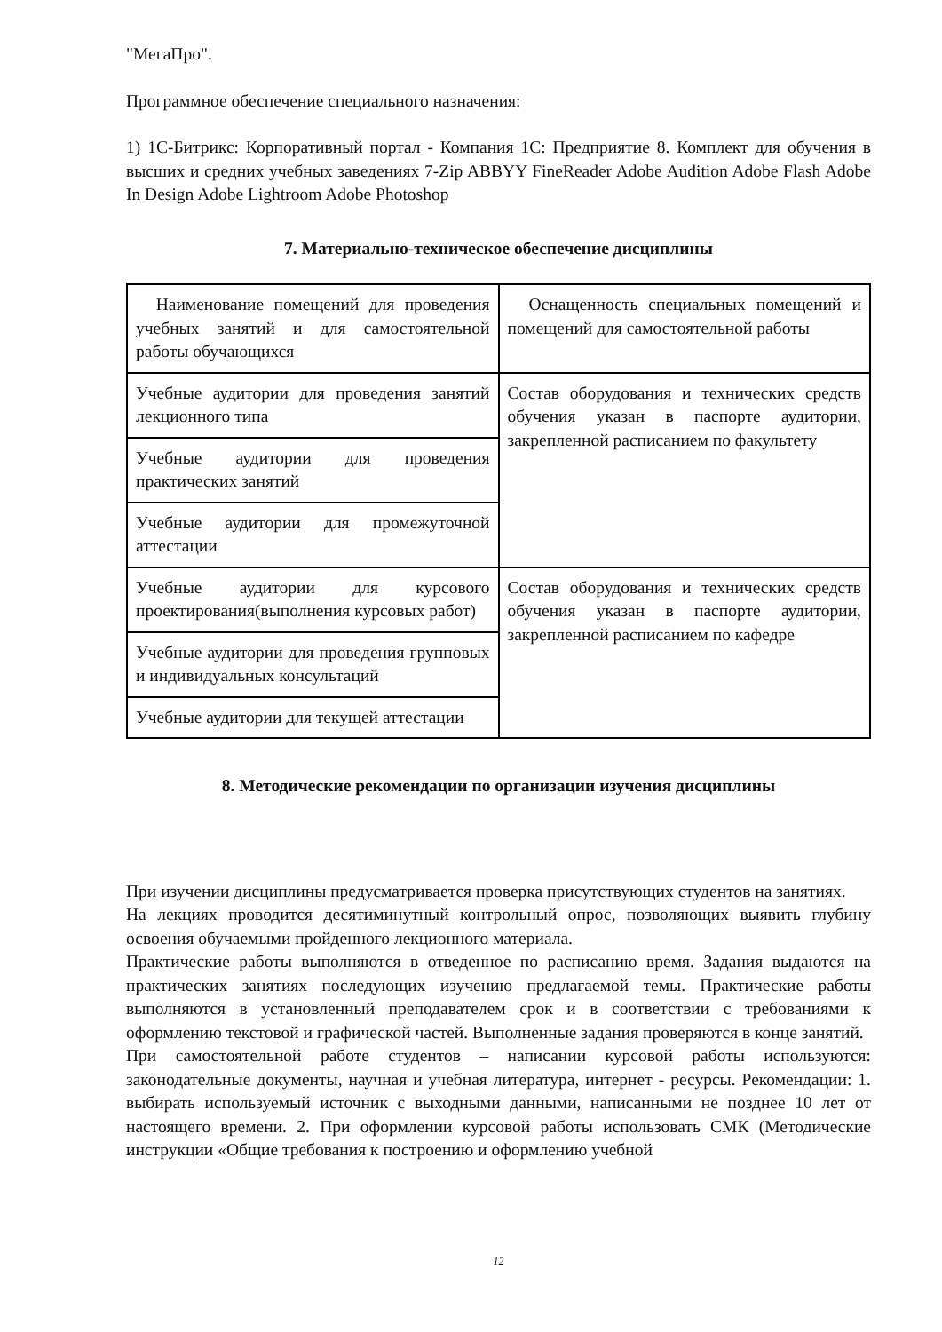"МегаПро".
Программное обеспечение специального назначения:
1) 1С-Битрикс: Корпоративный портал - Компания 1С: Предприятие 8. Комплект для обучения в высших и средних учебных заведениях 7-Zip ABBYY FineReader Adobe Audition Adobe Flash Adobe In Design Adobe Lightroom Adobe Photoshop
7. Материально-техническое обеспечение дисциплины
| Наименование помещений для проведения учебных занятий и для самостоятельной работы обучающихся | Оснащенность специальных помещений и помещений для самостоятельной работы |
| Учебные аудитории для проведения занятий лекционного типа | Состав оборудования и технических средств обучения указан в паспорте аудитории, закрепленной расписанием по факультету |
| Учебные аудитории для проведения практических занятий | |
| Учебные аудитории для промежуточной аттестации | |
| Учебные аудитории для курсового проектирования(выполнения курсовых работ) | Состав оборудования и технических средств обучения указан в паспорте аудитории, закрепленной расписанием по кафедре |
| Учебные аудитории для проведения групповых и индивидуальных консультаций | |
| Учебные аудитории для текущей аттестации | |
8. Методические рекомендации по организации изучения дисциплины
При изучении дисциплины предусматривается проверка присутствующих студентов на занятиях.
На лекциях проводится десятиминутный контрольный опрос, позволяющих выявить глубину освоения обучаемыми пройденного лекционного материала.
Практические работы выполняются в отведенное по расписанию время. Задания выдаются на практических занятиях последующих изучению предлагаемой темы. Практические работы выполняются в установленный преподавателем срок и в соответствии с требованиями к оформлению текстовой и графической частей. Выполненные задания проверяются в конце занятий.
При самостоятельной работе студентов – написании курсовой работы используются: законодательные документы, научная и учебная литература, интернет - ресурсы. Рекомендации: 1. выбирать используемый источник с выходными данными, написанными не позднее 10 лет от настоящего времени. 2. При оформлении курсовой работы использовать СМК (Методические инструкции «Общие требования к построению и оформлению учебной
12